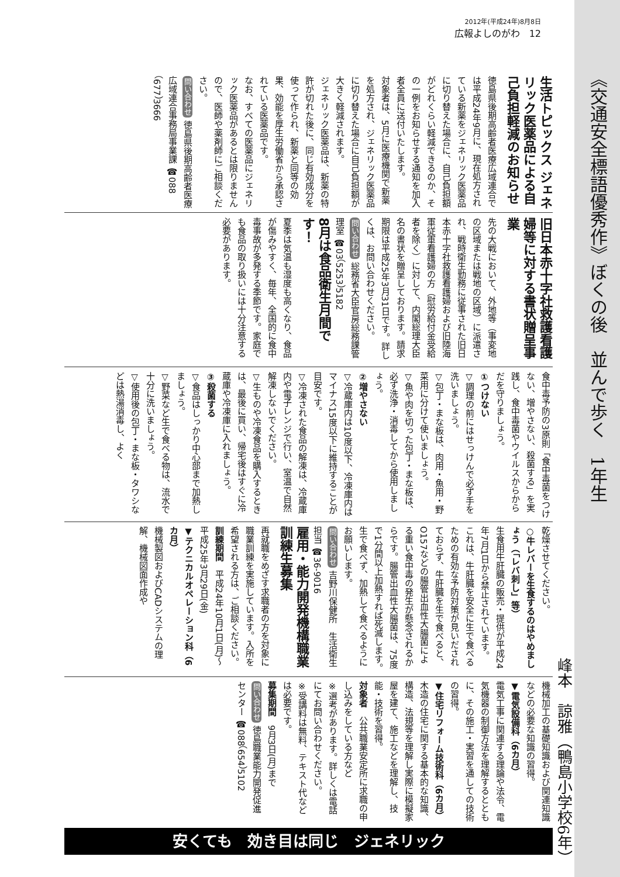2012年(平成24年)8月8日
広報よしのがわ　12
《交通安全標語優秀作》ぼくの後　並んで歩く　1年生
峰本　諒雅（鴨島小学校6年）
生活トピックス ジェネリック医薬品による自己負担軽減のお知らせ
徳島県後期高齢者医療広域連合では平成24年9月に、現在処方されている新薬をジェネリック医薬品に切り替えた場合に、自己負担額がどれくらい軽減できるのか、その一例をお知らせする通知を加入者全員に送付いたします。
対象者は、5月に医療機関で新薬を処方され、ジェネリック医薬品に切り替えた場合に自己負担額が大きく軽減されます。
ジェネリック医薬品は、新薬の特許が切れた後に、同じ有効成分を使って作られ、新薬と同等の効果、効能を厚生労働省から承認されている医薬品です。
なお、すべての医薬品にジェネリック医薬品があるとは限りませんので、医師や薬剤師にご相談ください。
問い合わせ 徳島県後期高齢者医療広域連合事務局事業課 ☎088（677）3666
旧日本赤十字社救護看護婦等に対する書状贈呈事業
先の大戦において、外地等（事変地の区域または戦地の区域）に派遣され、戦時衛生勤務に従事された旧日本赤十字社救護看護婦および旧陸海軍従軍看護婦の方（慰労給付金受給者を除く）に対して、内閣総理大臣名の書状を贈呈しております。請求期限は平成25年3月31日です。詳しくは、お問い合わせください。
問い合わせ 総務省大臣官房総務課管理室 ☎03（5253）5182
8月は食品衛生月間です！
夏季は気温も湿度も高くなり、食品が傷みやすく、毎年、全国的に食中毒事故が多発する季節です。家庭でも食品の取り扱いには十分注意する必要があります。
食中毒予防の3原則「食中毒菌をつけない、増やさない、殺菌する」を実践し、食中毒菌やウイルスからからだを守りましょう。
①つけない
▽調理の前にはせっけんで必ず手を洗いましょう。
▽包丁・まな板は、肉用・魚用・野菜用に分けて使いましょう。
▽魚や肉を切った包丁・まな板は、必ず洗浄・消毒してから使用しましょう。
②増やさない
▽冷蔵庫内は10度以下、冷凍庫内はマイナス15度以下に維持することが目安です。
▽冷凍された食品の解凍は、冷蔵庫内や電子レンジで行い、室温で自然解凍しないでください。
▽生ものや冷凍食品を購入するときは、最後に買い、帰宅後はすぐに冷蔵庫や冷凍庫に入れましょう。
③殺菌する
▽食品はしっかり中心部まで加熱しましょう。
▽野菜など生で食べる物は、流水で十分に洗いましょう。
▽使用後の包丁・まな板・タワシなどは熱湯消毒し、よく
乾燥させてください。
○牛レバーを生食するのはやめましょう（「レバ刺し」等）
生食用牛肝臓の販売・提供が平成24年7月1日から禁止されています。
これは、牛肝臓を安全に生で食べるための有効な予防対策が見いだされておらず、牛肝臓を生で食べると、O157などの腸管出血性大腸菌による重い食中毒の発生が懸念されるからです。腸管出血性大腸菌は、75度で1分間以上加熱すれば死滅します。生で食べず、加熱して食べるようにお願いします。
問い合わせ 吉野川保健所　生活衛生担当 ☎36-9016
雇用・能力開発機構職業訓練生募集
再就職をめざす求職者の方を対象に職業訓練を実施しています。入所を希望される方は、ご相談ください。
訓練期間　平成24年10月1日(月)～平成25年3月29日(金)
▼テクニカルオペレーション科（6カ月）
機械製図およびCADシステムの理解、機械図面作成や
機械加工の基礎知識および関連知識などの必要な知識の習得。
▼電気設備科（6カ月）
電気工事に関連する理論や法令、電気機器の制御方法を理解するとともに、その施工・実習を通しての技術の習得。
▼住宅リフォーム技術科（6カ月）
木造の住宅に関する基本的な知識、構造、法規等を理解し実際に模擬家屋を建て、施工などを理解し、技能・技術を習得。
対象者　公共職業安定所に求職の申し込みをしている方など
※選考があります。詳しくは電話にてお問い合わせください。
※受講料は無料、テキスト代などは必要です。
募集期間　9月3日(月)まで
問い合わせ 徳島職業能力開発促進センター ☎088（654）5102
安くても　効き目は同じ　ジェネリック